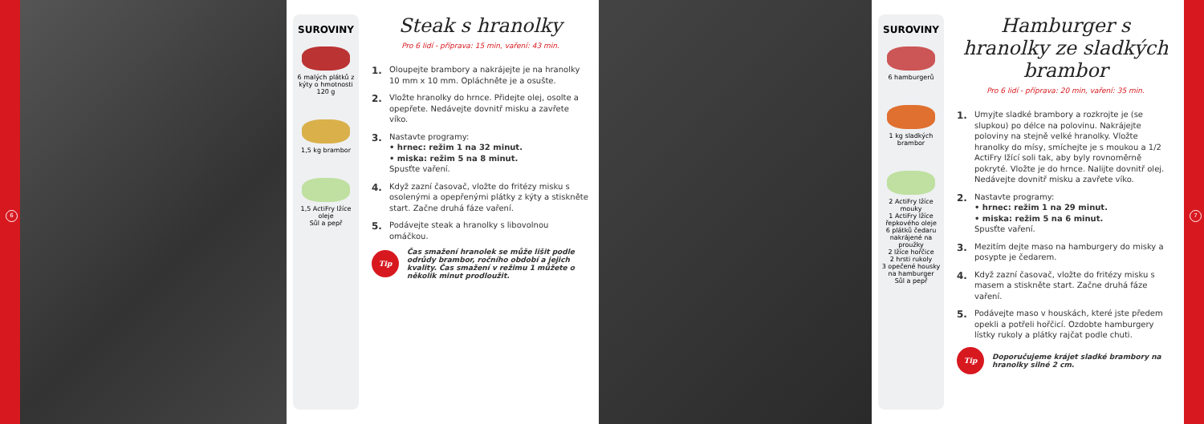6
SUROVINY
6 malých plátků z kýty o hmotnosti 120 g
1,5 kg brambor
1,5 ActiFry lžíce oleje
Sůl a pepř
Steak s hranolky
Pro 6 lidí - příprava: 15 min, vaření: 43 min.
1. Oloupejte brambory a nakrájejte je na hranolky 10 mm x 10 mm. Opláchněte je a osušte.
2. Vložte hranolky do hrnce. Přidejte olej, osolte a opepřete. Nedávejte dovnitř misku a zavřete víko.
3. Nastavte programy:
• hrnec: režim 1 na 32 minut.
• miska: režim 5 na 8 minut.
Spusťte vaření.
4. Když zazní časovač, vložte do fritézy misku s osolenými a opepřenými plátky z kýty a stiskněte start. Začne druhá fáze vaření.
5. Podávejte steak a hranolky s libovolnou omáčkou.
Tip
Čas smažení hranolek se může lišit podle odrůdy brambor, ročního období a jejich kvality. Čas smažení v režimu 1 můžete o několik minut prodloužit.
SUROVINY
6 hamburgerů
1 kg sladkých brambor
2 ActiFry lžíce mouky
1 ActiFry lžíce řepkového oleje
6 plátků čedaru nakrájené na proužky
2 lžíce hořčice
2 hrsti rukoly
3 opečené housky na hamburger
Sůl a pepř
Hamburger s hranolky ze sladkých brambor
Pro 6 lidí - příprava: 20 min, vaření: 35 min.
1. Umyjte sladké brambory a rozkrojte je (se slupkou) po délce na polovinu. Nakrájejte poloviny na stejně velké hranolky. Vložte hranolky do mísy, smíchejte je s moukou a 1/2 ActiFry lžící soli tak, aby byly rovnoměrně pokryté. Vložte je do hrnce. Nalijte dovnitř olej. Nedávejte dovnitř misku a zavřete víko.
2. Nastavte programy:
• hrnec: režim 1 na 29 minut.
• miska: režim 5 na 6 minut.
Spusťte vaření.
3. Mezitím dejte maso na hamburgery do misky a posypte je čedarem.
4. Když zazní časovač, vložte do fritézy misku s masem a stiskněte start. Začne druhá fáze vaření.
5. Podávejte maso v houskách, které jste předem opekli a potřeli hořčicí. Ozdobte hamburgery lístky rukoly a plátky rajčat podle chuti.
Tip
Doporučujeme krájet sladké brambory na hranolky silné 2 cm.
7